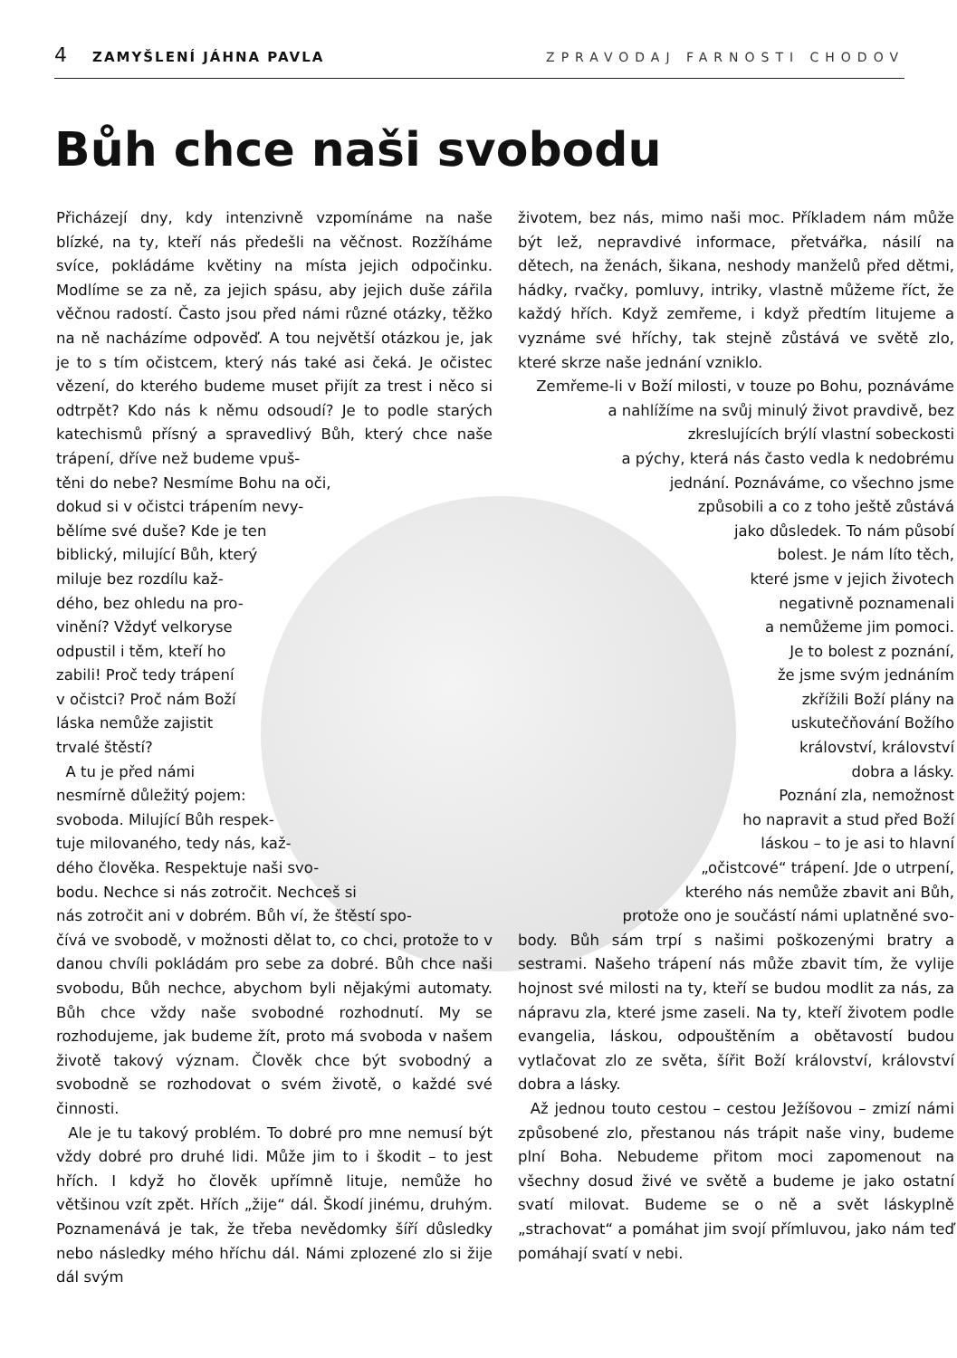4 ZAMYŠLENÍ JÁHNA PAVLA ZPRAVODAJ FARNOSTI CHODOV
Bůh chce naši svobodu
Přicházejí dny, kdy intenzivně vzpomínáme na naše blízké, na ty, kteří nás předešli na věčnost. Rozžíháme svíce, pokládáme květiny na místa jejich odpočinku. Modlíme se za ně, za jejich spásu, aby jejich duše zářila věčnou radostí. Často jsou před námi různé otázky, těžko na ně nacházíme odpověď. A tou největší otázkou je, jak je to s tím očistcem, který nás také asi čeká. Je očistec vězení, do kterého budeme muset přijít za trest i něco si odtrpět? Kdo nás k němu odsoudí? Je to podle starých katechismů přísný a spravedlivý Bůh, který chce naše trápení, dříve než budeme vpuš-
těni do nebe? Nesmíme Bohu na oči,
dokud si v očistci trápením nevy-
bělíme své duše? Kde je ten
biblický, milující Bůh, který
miluje bez rozdílu kaž-
dého, bez ohledu na pro-
vinění? Vždyť velkoryse
odpustil i těm, kteří ho
zabili! Proč tedy trápení
v očistci? Proč nám Boží
láska nemůže zajistit
trvalé štěstí?
A tu je před námi
nesmírně důležitý pojem:
svoboda. Milující Bůh respek-
tuje milovaného, tedy nás, kaž-
dého člověka. Respektuje naši svo-
bodu. Nechce si nás zotročit. Nechceš si
nás zotročit ani v dobrém. Bůh ví, že štěstí spo-
čívá ve svobodě, v možnosti dělat to, co chci, protože to v danou chvíli pokládám pro sebe za dobré. Bůh chce naši svobodu, Bůh nechce, abychom byli nějakými automaty. Bůh chce vždy naše svobodné rozhodnutí. My se rozhodujeme, jak budeme žít, proto má svoboda v našem životě takový význam. Člověk chce být svobodný a svobodně se rozhodovat o svém životě, o každé své činnosti.
Ale je tu takový problém. To dobré pro mne nemusí být vždy dobré pro druhé lidi. Může jim to i škodit – to jest hřích. I když ho člověk upřímně lituje, nemůže ho většinou vzít zpět. Hřích „žije“ dál. Škodí jinému, druhým. Poznamenává je tak, že třeba nevědomky šíří důsledky nebo následky mého hříchu dál. Námi zplozené zlo si žije dál svým
životem, bez nás, mimo naši moc. Příkladem nám může být lež, nepravdivé informace, přetvářka, násilí na dětech, na ženách, šikana, neshody manželů před dětmi, hádky, rvačky, pomluvy, intriky, vlastně můžeme říct, že každý hřích. Když zemřeme, i když předtím litujeme a vyznáme své hříchy, tak stejně zůstává ve světě zlo, které skrze naše jednání vzniklo.
Zemřeme-li v Boží milosti, v touze po Bohu, poznáváme a nahlížíme na svůj minulý život pravdivě, bez zkreslujících brýlí vlastní sobeckosti
a pýchy, která nás často vedla k nedobrému
jednání. Poznáváme, co všechno jsme
způsobili a co z toho ještě zůstává
jako důsledek. To nám působí
bolest. Je nám líto těch,
které jsme v jejich životech
negativně poznamenali
a nemůžeme jim pomoci.
Je to bolest z poznání,
že jsme svým jednáním
zkřížili Boží plány na
uskutečňování Božího
království, království
dobra a lásky.
Poznání zla, nemožnost
ho napravit a stud před Boží
láskou – to je asi to hlavní
„očistcové“ trápení. Jde o utrpení,
kterého nás nemůže zbavit ani Bůh,
protože ono je součástí námi uplatněné svo-
body. Bůh sám trpí s našimi poškozenými bratry a sestrami. Našeho trápení nás může zbavit tím, že vylije hojnost své milosti na ty, kteří se budou modlit za nás, za nápravu zla, které jsme zaseli. Na ty, kteří životem podle evangelia, láskou, odpouštěním a obětavostí budou vytlačovat zlo ze světa, šířit Boží království, království dobra a lásky.
Až jednou touto cestou – cestou Ježíšovou – zmizí námi způsobené zlo, přestanou nás trápit naše viny, budeme plní Boha. Nebudeme přitom moci zapomenout na všechny dosud živé ve světě a budeme je jako ostatní svatí milovat. Budeme se o ně a svět láskyplně „strachovat“ a pomáhat jim svojí přímluvou, jako nám teď pomáhají svatí v nebi.